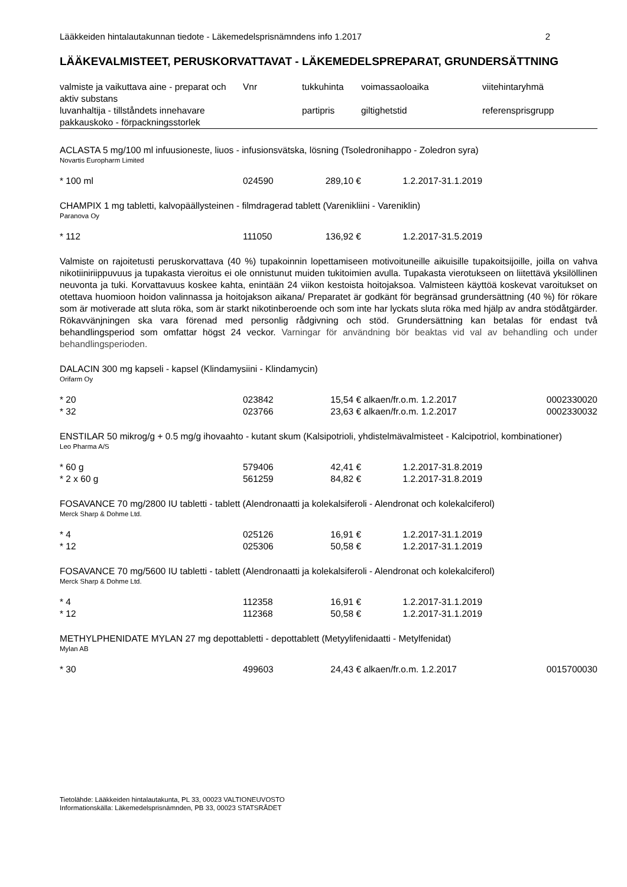Lääkkeiden hintalautakunnan tiedote - Läkemedelsprisnämndens info 1.2017 2
LÄÄKEVALMISTEET, PERUSKORVATTAVAT - LÄKEMEDELSPREPARAT, GRUNDERSÄTTNING
| valmiste ja vaikuttava aine - preparat och aktiv substans | Vnr | tukkuhinta | voimassaoloaika | viitehintaryhmä |
| --- | --- | --- | --- | --- |
| luvanhaltija - tillståndets innehavare pakkauskoko - förpackningsstorlek | | partipris | giltighetstid | referensprisgrupp |
| ACLASTA 5 mg/100 ml infuusioneste, liuos - infusionsvätska, lösning (Tsoledronihappo - Zoledron syra) Novartis Europharm Limited | | | | |
| * 100 ml | 024590 | 289,10 € | 1.2.2017-31.1.2019 | |
| CHAMPIX 1 mg tabletti, kalvopäällysteinen - filmdragerad tablett (Varenikliini - Vareniklin) Paranova Oy | | | | |
| * 112 | 111050 | 136,92 € | 1.2.2017-31.5.2019 | |
| Valmiste on rajoitetusti peruskorvattava (40 %) tupakoinnin lopettamiseen motivoituneille aikuisille tupakoitsijoille, joilla on vahva nikotiiniriippuvuus ja tupakasta vieroitus ei ole onnistunut muiden tukitoimien avulla. Tupakasta vierotukseen on liitettävä yksilöllinen neuvonta ja tuki. Korvattavuus koskee kahta, enintään 24 viikon kestoista hoitojaksoa. Valmisteen käyttöä koskevat varoitukset on otettava huomioon hoidon valinnassa ja hoitojakson aikana/ Preparatet är godkänt för begränsad grundersättning (40 %) för rökare som är motiverade att sluta röka, som är starkt nikotinberoende och som inte har lyckats sluta röka med hjälp av andra stödåtgärder. Rökavvänjningen ska vara förenad med personlig rådgivning och stöd. Grundersättning kan betalas för endast två behandlingsperiod som omfattar högst 24 veckor. Varningar för användning bör beaktas vid val av behandling och under behandlingsperioden. | | | | |
| DALACIN 300 mg kapseli - kapsel (Klindamysiini - Klindamycin) Orifarm Oy | | | | |
| * 20 | 023842 | 15,54 € | alkaen/fr.o.m. 1.2.2017 | 0002330020 |
| * 32 | 023766 | 23,63 € | alkaen/fr.o.m. 1.2.2017 | 0002330032 |
| ENSTILAR 50 mikrog/g + 0.5 mg/g ihovaahto - kutant skum (Kalsipotrioli, yhdistelmävalmisteet - Kalcipotriol, kombinationer) Leo Pharma A/S | | | | |
| * 60 g | 579406 | 42,41 € | 1.2.2017-31.8.2019 | |
| * 2 x 60 g | 561259 | 84,82 € | 1.2.2017-31.8.2019 | |
| FOSAVANCE 70 mg/2800 IU tabletti - tablett (Alendronaatti ja kolekalsiferoli - Alendronat och kolekalciferol) Merck Sharp & Dohme Ltd. | | | | |
| * 4 | 025126 | 16,91 € | 1.2.2017-31.1.2019 | |
| * 12 | 025306 | 50,58 € | 1.2.2017-31.1.2019 | |
| FOSAVANCE 70 mg/5600 IU tabletti - tablett (Alendronaatti ja kolekalsiferoli - Alendronat och kolekalciferol) Merck Sharp & Dohme Ltd. | | | | |
| * 4 | 112358 | 16,91 € | 1.2.2017-31.1.2019 | |
| * 12 | 112368 | 50,58 € | 1.2.2017-31.1.2019 | |
| METHYLPHENIDATE MYLAN 27 mg depottabletti - depottablett (Metyylifenidaatti - Metylfenidat) Mylan AB | | | | |
| * 30 | 499603 | 24,43 € | alkaen/fr.o.m. 1.2.2017 | 0015700030 |
Tietolähde: Lääkkeiden hintalautakunta, PL 33, 00023 VALTIONEUVOSTO
Informationskälla: Läkemedelsprisnämnden, PB 33, 00023 STATSRÅDET